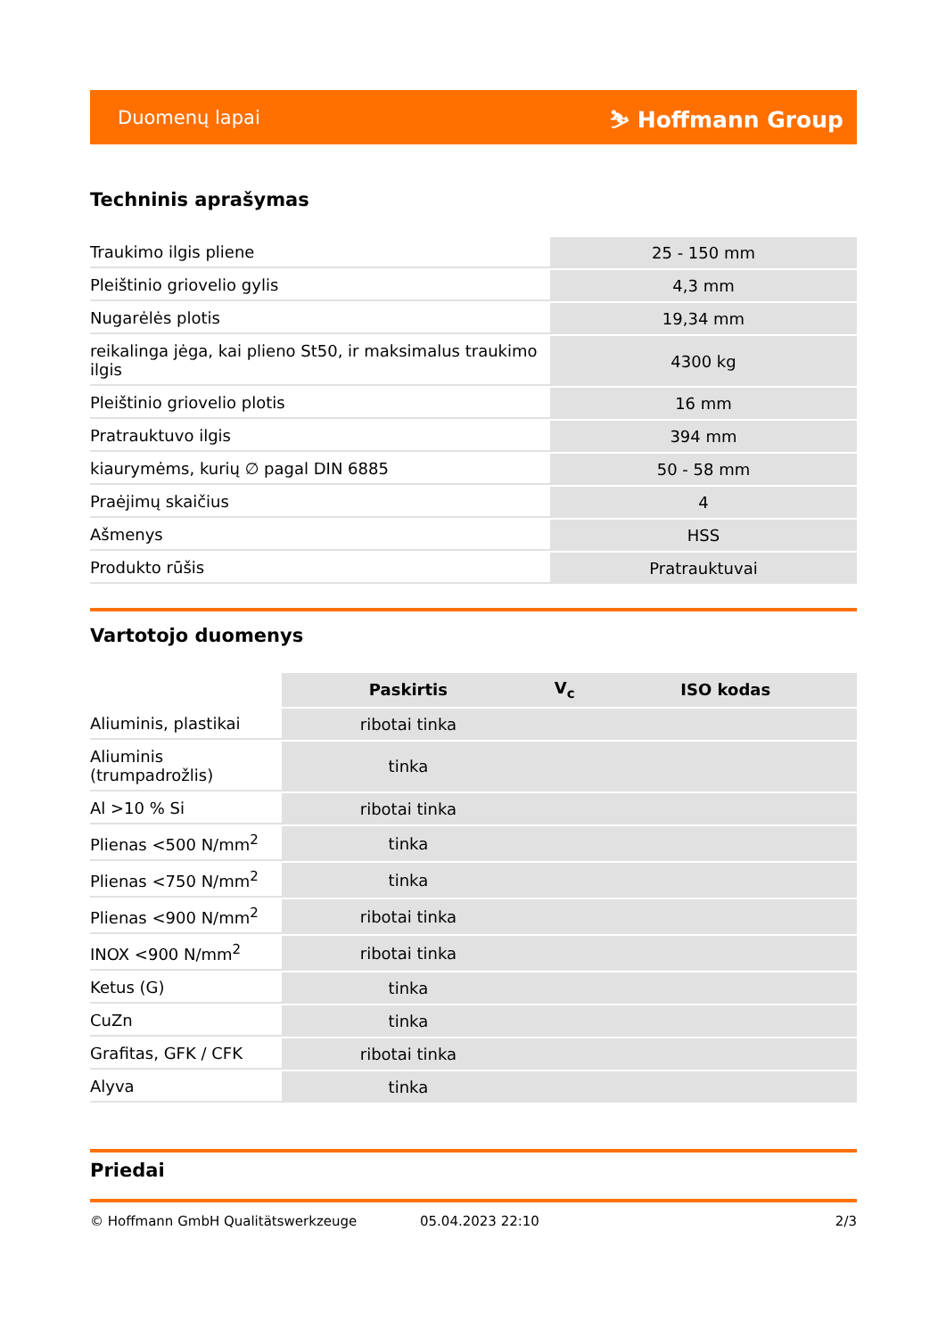Duomenų lapai ⛷ Hoffmann Group
Techninis aprašymas
| Traukimo ilgis pliene | 25 - 150 mm |
| Pleištinio griovelio gylis | 4,3 mm |
| Nugarėlės plotis | 19,34 mm |
| reikalinga jėga, kai plieno St50, ir maksimalus traukimo ilgis | 4300 kg |
| Pleištinio griovelio plotis | 16 mm |
| Pratrauktuvo ilgis | 394 mm |
| kiaurymėms, kurių ∅ pagal DIN 6885 | 50 - 58 mm |
| Praėjimų skaičius | 4 |
| Ašmenys | HSS |
| Produkto rūšis | Pratrauktuvai |
Vartotojo duomenys
| | Paskirtis | V<sub>c</sub> | ISO kodas |
| --- | --- | --- | --- |
| Aliuminis, plastikai | ribotai tinka | | |
| Aliuminis (trumpadrožlis) | tinka | | |
| Al >10 % Si | ribotai tinka | | |
| Plienas <500 N/mm<sup>2</sup> | tinka | | |
| Plienas <750 N/mm<sup>2</sup> | tinka | | |
| Plienas <900 N/mm<sup>2</sup> | ribotai tinka | | |
| INOX <900 N/mm<sup>2</sup> | ribotai tinka | | |
| Ketus (G) | tinka | | |
| CuZn | tinka | | |
| Grafitas, GFK / CFK | ribotai tinka | | |
| Alyva | tinka | | |
Priedai
© Hoffmann GmbH Qualitätswerkzeuge 05.04.2023 22:10 2/3